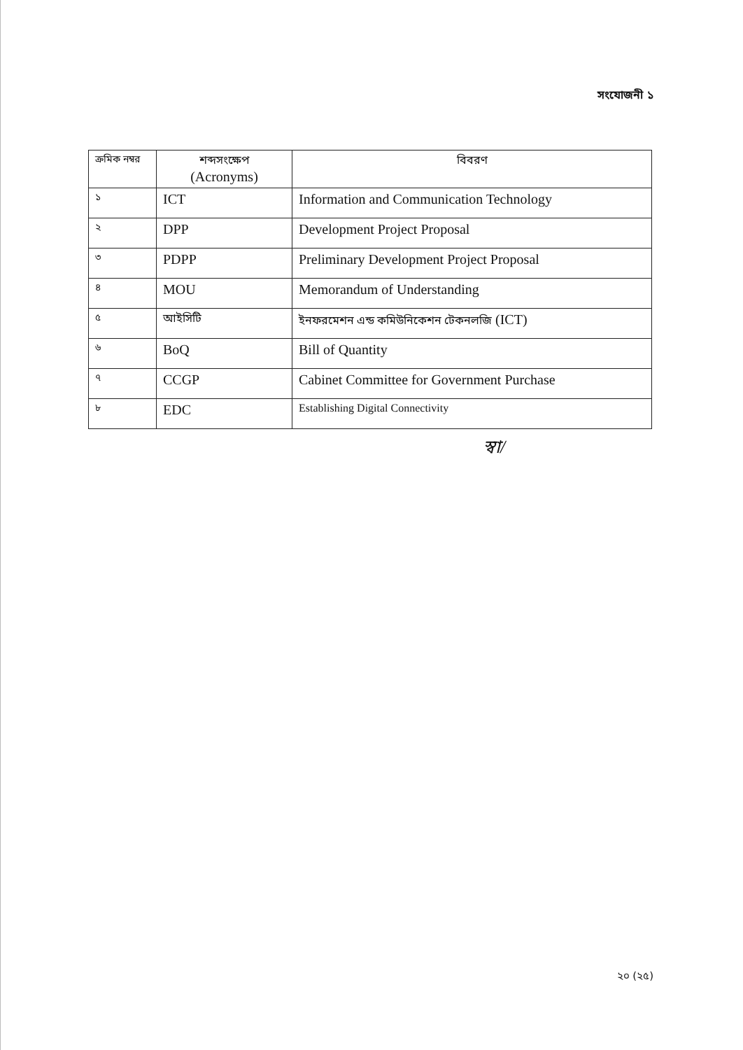সংযোজনী ১
| ক্রমিক নম্বর | শব্দসংক্ষেপ (Acronyms) | বিবরণ |
| --- | --- | --- |
| ১ | ICT | Information and Communication Technology |
| ২ | DPP | Development Project Proposal |
| ৩ | PDPP | Preliminary Development Project Proposal |
| ৪ | MOU | Memorandum of Understanding |
| ৫ | আইসিটি | ইনফরমেশন এন্ড কমিউনিকেশন টেকনলজি (ICT) |
| ৬ | BoQ | Bill of Quantity |
| ৭ | CCGP | Cabinet Committee for Government Purchase |
| ৮ | EDC | Establishing Digital Connectivity |
স্বা/
২০ (২৫)